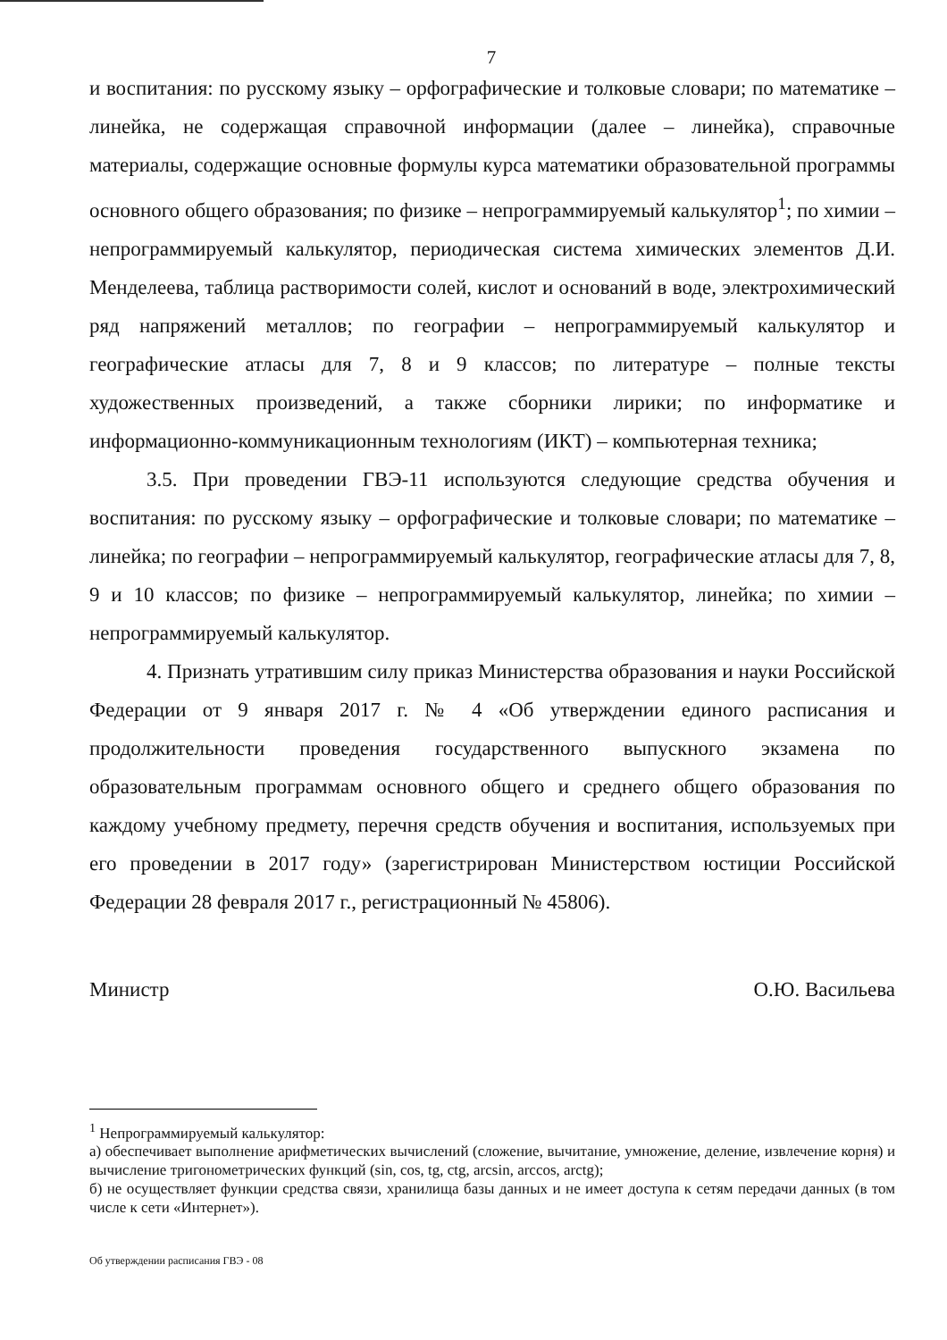7
и воспитания: по русскому языку – орфографические и толковые словари; по математике – линейка, не содержащая справочной информации (далее – линейка), справочные материалы, содержащие основные формулы курса математики образовательной программы основного общего образования; по физике – непрограммируемый калькулятор<sup>1</sup>; по химии – непрограммируемый калькулятор, периодическая система химических элементов Д.И. Менделеева, таблица растворимости солей, кислот и оснований в воде, электрохимический ряд напряжений металлов; по географии – непрограммируемый калькулятор и географические атласы для 7, 8 и 9 классов; по литературе – полные тексты художественных произведений, а также сборники лирики; по информатике и информационно-коммуникационным технологиям (ИКТ) – компьютерная техника;
3.5. При проведении ГВЭ-11 используются следующие средства обучения и воспитания: по русскому языку – орфографические и толковые словари; по математике – линейка; по географии – непрограммируемый калькулятор, географические атласы для 7, 8, 9 и 10 классов; по физике – непрограммируемый калькулятор, линейка; по химии – непрограммируемый калькулятор.
4. Признать утратившим силу приказ Министерства образования и науки Российской Федерации от 9 января 2017 г. № 4 «Об утверждении единого расписания и продолжительности проведения государственного выпускного экзамена по образовательным программам основного общего и среднего общего образования по каждому учебному предмету, перечня средств обучения и воспитания, используемых при его проведении в 2017 году» (зарегистрирован Министерством юстиции Российской Федерации 28 февраля 2017 г., регистрационный № 45806).
Министр О.Ю. Васильева
<sup>1</sup> Непрограммируемый калькулятор:
а) обеспечивает выполнение арифметических вычислений (сложение, вычитание, умножение, деление, извлечение корня) и вычисление тригонометрических функций (sin, cos, tg, ctg, arcsin, arccos, arctg);
б) не осуществляет функции средства связи, хранилища базы данных и не имеет доступа к сетям передачи данных (в том числе к сети «Интернет»).
Об утверждении расписания ГВЭ - 08